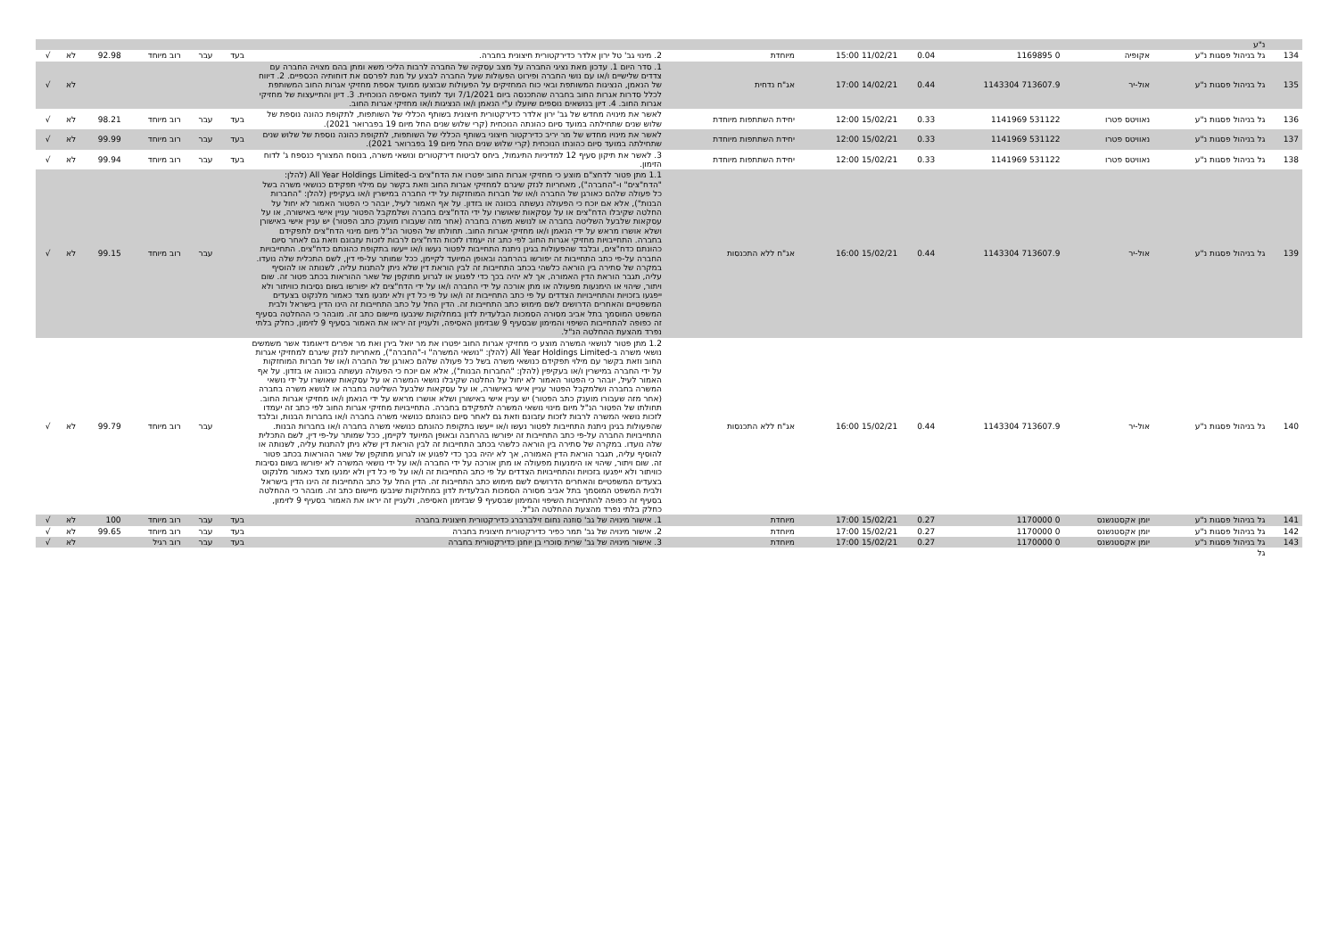| | נ"ע | | | | | | | | | | | | |
| 134 | גל בניהול פסגות נ"ע | אקופיה | 0 1169895 | 0.04 | 11/02/21 15:00 | מיוחדת | 2. מינוי גב' טל ירון אלדר כדירקטורית חיצונית בחברה. | בעד | עבר | רוב מיוחד | 92.98 | לא | √ |
| 135 | גל בניהול פסגות נ"ע | אול-יר | 713607.9 1143304 | 0.44 | 14/02/21 17:00 | אג"ח נדחית | 1. סדר היום 1. עדכון מאת נציגי החברה על מצב עסקיה של החברה לרבות הליכי משא ומתן בהם מצויה החברה עם צדדים שלישיים ו/או עם נושי החברה ופירוט הפעולות שעל החברה לבצע על מנת לפרסם את דוחותיה הכספיים. 2. דיווח של הנאמן, הנציגות המשותפת ובאי כוח המחזיקים על הפעולות שבוצעו ממועד אספת מחזיקי אגרות החוב המשותפת לכלל סדרות אגרות החוב בחברה שהתכנסה ביום 7/1/2021 ועד למועד האסיפה הנוכחית. 3. דיון והתייעצות של מחזיקי אגרות החוב. 4. דיון בנושאים נוספים שיועלו ע"י הנאמן ו/או הנציגות ו/או מחזיקי אגרות החוב. | | | | | לא | √ |
| 136 | גל בניהול פסגות נ"ע | נאוויטס פטרו | 531122 1141969 | 0.33 | 15/02/21 12:00 | יחידת השתתפות מיוחדת | לאשר את מינויה מחדש של גב' ירון אלדר כדירקטורית חיצונית בשותף הכללי של השותפות, לתקופת כהונה נוספת של שלוש שנים שתחילתה במועד סיום כהונתה הנוכחית (קרי שלוש שנים החל מיום 19 בפברואר 2021). | בעד | עבר | רוב מיוחד | 98.21 | לא | √ |
| 137 | גל בניהול פסגות נ"ע | נאוויטס פטרו | 531122 1141969 | 0.33 | 15/02/21 12:00 | יחידת השתתפות מיוחדת | לאשר את מינויו מחדש של מר יריב כדירקטור חיצוני בשותף הכללי של השותפות, לתקופת כהונה נוספת של שלוש שנים שתחילתה במועד סיום כהונתו הנוכחית (קרי שלוש שנים החל מיום 19 בפברואר 2021). | בעד | עבר | רוב מיוחד | 99.99 | לא | √ |
| 138 | גל בניהול פסגות נ"ע | נאוויטס פטרו | 531122 1141969 | 0.33 | 15/02/21 12:00 | יחידת השתתפות מיוחדת | 3. לאשר את תיקון סעיף 12 למדיניות התיגמול, ביחס לביטוח דירקטורים ונושאי משרה, בנוסח המצורף כנספח ג' לדוח הזימון. | בעד | עבר | רוב מיוחד | 99.94 | לא | √ |
| 139 | גל בניהול פסגות נ"ע | אול-יר | 713607.9 1143304 | 0.44 | 15/02/21 16:00 | אג"ח ללא התכנסות | 1.1 מתן פטור לדחצ"ם מוצע כי מחזיקי אגרות החוב יפטרו את הדח"צים ב-All Year Holdings Limited (להלן: "הדח"צים" ו-"החברה"), מאחריות לנזק שיגרם למחזיקי אגרות החוב וזאת בקשר עם מילוי תפקידם כנושאי משרה בשל כל פעולה שלהם כאורגן של החברה ו/או של חברות המוחזקות על ידי החברה במישרין ו/או בעקיפין (להלן: "החברות הבנות"), אלא אם יוכח כי הפעולה נעשתה בכוונה או בזדון. על אף האמור לעיל, יובהר כי הפטור האמור לא יחול על החלטה שקיבלו הדח"צים או על עסקאות שאושרו על ידי הדח"צים בחברה ושלמקבל הפטור עניין אישי באישורה, או על עסקאות שלבעל השליטה בחברה או לנושא משרה בחברה (אחר מזה שעבורו מוענק כתב הפטור) יש עניין אישי באישורן ושלא אושרו מראש על ידי הנאמן ו/או מחזיקי אגרות החוב. תחולתו של הפטור הנ"ל מיום מינוי הדח"צים לתפקידם בחברה. התחייבויות מחזיקי אגרות החוב לפי כתב זה יעמדו לזכות הדח"צים לרבות לזכות עזבונם וזאת גם לאחר סיום כהונתם כדח"צים, ובלבד שהפעולות בגינן ניתנת התחייבות לפטור נעשו ו/או ייעשו בתקופת כהונתם כדח"צים. התחייבויות החברה על-פי כתב התחייבות זה יפורשו בהרחבה ובאופן המיועד לקיימן, ככל שמותר על-פי דין, לשם התכלית שלה נועדו. במקרה של סתירה בין הוראה כלשהי בכתב התחייבות זה לבין הוראת דין שלא ניתן להתנות עליה, לשנותה או להוסיף עליה, תגבר הוראת הדין האמורה, אך לא יהיה בכך כדי לפגוע או לגרוע מתוקפן של שאר ההוראות בכתב פטור זה. שום ויתור, שיהוי או הימנעות מפעולה או מתן אורכה על ידי החברה ו/או על ידי הדח"צים לא יפורשו בשום נסיבות כוויתור ולא ייפגעו בזכויות והתחייבויות הצדדים על פי כתב התחייבות זה ו/או על פי כל דין ולא ימנעו מצד כאמור מלנקוט בצעדים המשפטיים והאחרים הדרושים לשם מימוש כתב התחייבות זה. הדין החל על כתב התחייבות זה הינו הדין בישראל ולבית המשפט המוסמך בתל אביב מסורה הסמכות הבלעדית לדון במחלוקות שינבעו מיישום כתב זה. מובהר כי ההחלטה בסעיף זה כפופה להתחייבות השיפוי והמימון שבסעיף 9 שבזימון האסיפה, ולעניין זה יראו את האמור בסעיף 9 לזימון, כחלק בלתי נפרד מהצעת ההחלטה הנ"ל. | | עבר | רוב מיוחד | 99.15 | לא | √ |
| 140 | גל בניהול פסגות נ"ע | אול-יר | 713607.9 1143304 | 0.44 | 15/02/21 16:00 | אג"ח ללא התכנסות | 1.2 מתן פטור לנושאי המשרה מוצע כי מחזיקי אגרות החוב יפטרו את מר יואל בירן ואת מר אפרים דיאומנד אשר משמשים נושאי משרה ב-All Year Holdings Limited (להלן: "נושאי המשרה" ו-"החברה"), מאחריות לנזק שיגרם למחזיקי אגרות החוב וזאת בקשר עם מילוי תפקידם כנושאי משרה בשל כל פעולה שלהם כאורגן של החברה ו/או של חברות המוחזקות על ידי החברה במישרין ו/או בעקיפין (להלן: "החברות הבנות"), אלא אם יוכח כי הפעולה נעשתה בכוונה או בזדון. על אף האמור לעיל, יובהר כי הפטור האמור לא יחול על החלטה שקיבלו נושאי המשרה או על עסקאות שאושרו על ידי נושאי המשרה בחברה ושלמקבל הפטור עניין אישי באישורה, או על עסקאות שלבעל השליטה בחברה או לנושא משרה בחברה (אחר מזה שעבורו מוענק כתב הפטור) יש עניין אישי באישורן ושלא אושרו מראש על ידי הנאמן ו/או מחזיקי אגרות החוב. תחולתו של הפטור הנ"ל מיום מינוי נושאי המשרה לתפקידם בחברה. התחייבויות מחזיקי אגרות החוב לפי כתב זה יעמדו לזכות נושאי המשרה לרבות לזכות עזבונם וזאת גם לאחר סיום כהונתם כנושאי משרה בחברה ו/או בחברות הבנות, ובלבד שהפעולות בגינן ניתנת התחייבות לפטור נעשו ו/או ייעשו בתקופת כהונתם כנושאי משרה בחברה ו/או בחברות הבנות. התחייבויות החברה על-פי כתב התחייבות זה יפורשו בהרחבה ובאופן המיועד לקיימן, ככל שמותר על-פי דין, לשם התכלית שלה נועדו. במקרה של סתירה בין הוראה כלשהי בכתב התחייבות זה לבין הוראת דין שלא ניתן להתנות עליה, לשנותה או להוסיף עליה, תגבר הוראת הדין האמורה, אך לא יהיה בכך כדי לפגוע או לגרוע מתוקפן של שאר ההוראות בכתב פטור זה. שום ויתור, שיהוי או הימנעות מפעולה או מתן אורכה על ידי החברה ו/או על ידי נושאי המשרה לא יפורשו בשום נסיבות כוויתור ולא ייפגעו בזכויות והתחייבויות הצדדים על פי כתב התחייבות זה ו/או על פי כל דין ולא ימנעו מצד כאמור מלנקוט בצעדים המשפטיים והאחרים הדרושים לשם מימוש כתב התחייבות זה. הדין החל על כתב התחייבות זה הינו הדין בישראל ולבית המשפט המוסמך בתל אביב מסורה הסמכות הבלעדית לדון במחלוקות שינבעו מיישום כתב זה. מובהר כי ההחלטה בסעיף זה כפופה להתחייבות השיפוי והמימון שבסעיף 9 שבזימון האסיפה, ולעניין זה יראו את האמור בסעיף 9 לזימון, כחלק בלתי נפרד מהצעת ההחלטה הנ"ל. | | עבר | רוב מיוחד | 99.79 | לא | √ |
| 141 | גל בניהול פסגות נ"ע | יומן אקסטנשנס | 0 1170000 | 0.27 | 15/02/21 17:00 | מיוחדת | 1. אישור מינויה של גב' סוזנה נחום זילברברג כדירקטורית חיצונית בחברה | בעד | עבר | רוב מיוחד | 100 | לא | √ |
| 142 | גל בניהול פסגות נ"ע | יומן אקסטנשנס | 0 1170000 | 0.27 | 15/02/21 17:00 | מיוחדת | 2. אישור מינויה של גב' תמר כפיר כדירקטורית חיצונית בחברה | בעד | עבר | רוב מיוחד | 99.65 | לא | √ |
| 143 | גל בניהול פסגות נ"ע | יומן אקסטנשנס | 0 1170000 | 0.27 | 15/02/21 17:00 | מיוחדת | 3. אישור מינויה של גב' שרית סוכרי בן יוחנן כדירקטורית בחברה | בעד | עבר | רוב רגיל | | לא | √ |
| | גל | | | | | | | | | | | | |